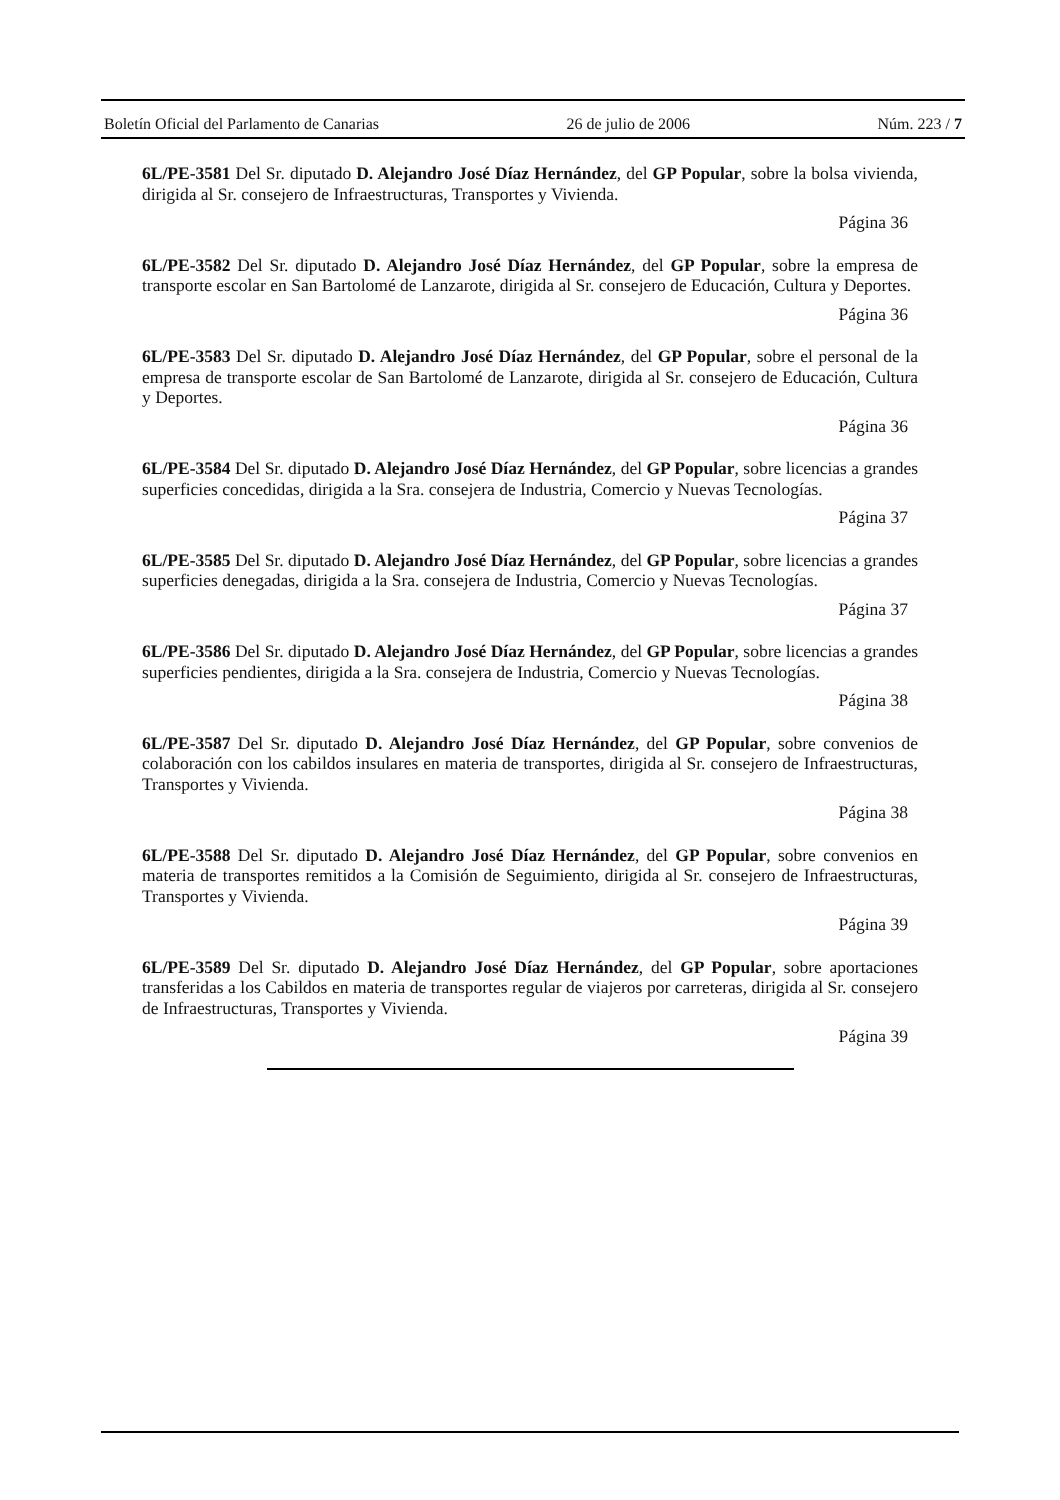Boletín Oficial del Parlamento de Canarias 26 de julio de 2006 Núm. 223 / 7
6L/PE-3581 Del Sr. diputado D. Alejandro José Díaz Hernández, del GP Popular, sobre la bolsa vivienda, dirigida al Sr. consejero de Infraestructuras, Transportes y Vivienda.
Página 36
6L/PE-3582 Del Sr. diputado D. Alejandro José Díaz Hernández, del GP Popular, sobre la empresa de transporte escolar en San Bartolomé de Lanzarote, dirigida al Sr. consejero de Educación, Cultura y Deportes.
Página 36
6L/PE-3583 Del Sr. diputado D. Alejandro José Díaz Hernández, del GP Popular, sobre el personal de la empresa de transporte escolar de San Bartolomé de Lanzarote, dirigida al Sr. consejero de Educación, Cultura y Deportes.
Página 36
6L/PE-3584 Del Sr. diputado D. Alejandro José Díaz Hernández, del GP Popular, sobre licencias a grandes superficies concedidas, dirigida a la Sra. consejera de Industria, Comercio y Nuevas Tecnologías.
Página 37
6L/PE-3585 Del Sr. diputado D. Alejandro José Díaz Hernández, del GP Popular, sobre licencias a grandes superficies denegadas, dirigida a la Sra. consejera de Industria, Comercio y Nuevas Tecnologías.
Página 37
6L/PE-3586 Del Sr. diputado D. Alejandro José Díaz Hernández, del GP Popular, sobre licencias a grandes superficies pendientes, dirigida a la Sra. consejera de Industria, Comercio y Nuevas Tecnologías.
Página 38
6L/PE-3587 Del Sr. diputado D. Alejandro José Díaz Hernández, del GP Popular, sobre convenios de colaboración con los cabildos insulares en materia de transportes, dirigida al Sr. consejero de Infraestructuras, Transportes y Vivienda.
Página 38
6L/PE-3588 Del Sr. diputado D. Alejandro José Díaz Hernández, del GP Popular, sobre convenios en materia de transportes remitidos a la Comisión de Seguimiento, dirigida al Sr. consejero de Infraestructuras, Transportes y Vivienda.
Página 39
6L/PE-3589 Del Sr. diputado D. Alejandro José Díaz Hernández, del GP Popular, sobre aportaciones transferidas a los Cabildos en materia de transportes regular de viajeros por carreteras, dirigida al Sr. consejero de Infraestructuras, Transportes y Vivienda.
Página 39